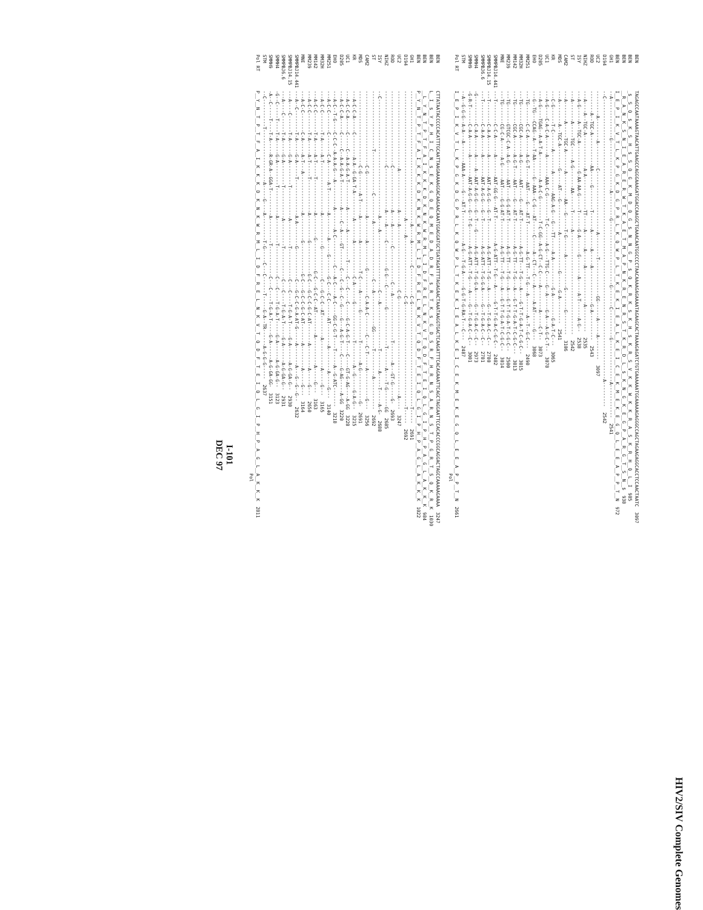HIV2/SIV Complete Genomes
BEN TAGAGCCAATAAAAGTAACATTGAAGCCAGGGAAAGATGGACCAAGGCTGAAACAATGGCCCCTAACAAAAGAGAAAATAGAAGCACTAAAAGAGATCTGTGAAAAAATGGAAAAAGAGGGCCAGCTAGAAGAGGCACCTCCAACTAATC 3097 BEN _$__S__Q__$__K__S__H__$__S__Q__G__K__M__D__Q__G__$__N__N__G__P__$__Q__K__R__K__$__K__H__$__K__R__S__V__K__K__W__K__K__R__A__S__K__R__H__Q__L__I 985 BEN __R__A__N__K__S__N__I__E__A__R__E__R__W__T__K__A__E__T__M__A__P__N__K__R__E__N__R__S__T__K__R__D__L__$__K__N__G__K__E__G__P__A__R__G__T__S__N__$ 938 BEN I__E__P__I__K__V__T__L__K__P__G__K__D__G__P__R__L__K__Q__W__P__L__T__K__E__K__I__E__A__L__K__E__I__C__E__K__M__E__K__E__G__Q__L__E__E__A__P__P__T__N 972 GH1 --A--------------G------------------A---------G-----------------------G-------C----------G---------------A------------ 2541 D194 --C-----------------------------------------------------------------------------------------------------A--------- 2542 UC2 ---------A--------A---------C----------------------A--------T-------------GG------A-----A-------- 3097 ROD --------A--TGC-A-----------AA-----G--------T------A------A-----A-------------G-A---------- 2543 NIHZ ---A----A--TGC-A------------A-A------------TT-----A------A-----A-------------A--------- 2535 ISY ---A-G-----A--TGC-A----------G-AA-AA-G-----T------G-A------G-------A-----A-T------A-G-- 2538 ST ---A-------A-----TGC-----A-G-------AA------T------A------------------------------------- 2542 CAM2 ---A-------A-----TGC-A-------A---------AA---G-----T-G------A-----------G-------G-------- 3106 MDS ---A--------A--TGC-A--------G-----AT---G-----------A-------------G------G-A--------- 2541 KR ---C-G------T-C------A-------A-------AAG-A-G---G---TT-----A-A----------G-A--------G-A-T-C--- 3065 UC1 ---A-G----C-A-C-A------A-------AAA-C-G--------T-C------A-G---TTG-C----G--A-----G-A---A-G-C-T-- 3078 D205 ---A-G----TGAG--A-A-T-A---------A-A-C-G--------T-C-GG--A-G-CT--C-C----A--------A-----C-T-- 3073 EHO ---G--TG---CCAG--A---T-AA------G--AAA--C-G---AT-----C-----A--CT---C---A-----A-AT------G--- 3068 MM251 ---TG-------C-C-A------A-G-T-----AAT----G---AT-T----------A-G-TT---T-G---A-------A--T--G-C--- 2490 MM32H ---TG-------CGC-A------A-G------AAT----G---AT-T---------A-G-TT---T-G---A----G-T-T-G-A-T-C-G-C-- 3015 MM142 ---TG-------CGC-A------A-G-T----AAT----G---AT-T---------A-G-TT---T-G---A---G-T-T-G-A-T-C-G-C--- 3013 MM239 ---TG-------GTCGC-C-A--A-G------AAT----G-G-AT-T---------A-G-TT---T-G---A---G-T-T-G-A-T-C-G-C-- 2500 MNE ---TG-------CG-C-A------A-G-----AAT----G-G-AT-T---------A-G-TT---T-G---A---G-T-T-G-A-T-C-G-C-- 3014 SMMPBJ14.441 ---T--------C-C-A------A-------AAT-GG-G---AT-T---------A-G-ATT--T-G---A-----G-T-T-G-A-C-G-C-- 2482 SMMPBJ14.15 ---T--------C-A-A------A-------AAT-A-G-G---G--T---------A-G-ATT--T-G---A-----G--T-G-A-C--C-- 2780 SMMPBJ6.6 ---T--------C-A-A------A-------AAT-A-G-G---G--T---------A-G-ATT--T-G-G-A-----G--T-G-A-C--C-- 2781 SMMH4 -G----------C-A-A------A----A--AAT-A-G-G---G--T---G-----A-G-ATT--T-G-G-A-----G--T-G-A-C--C-- 2973 SMMH9 -G-R-T------C-A-A------A-------AAT-A-G-G---G--T-G-------A-G-ATT--T-G----A----G--T-G-A-C--C-- 3001 STM --A--G-G-G--A-A---A-------AAA-A-----G---AT-T-----------A-G---T-G-A-----G-G-T-G-RA-T---C--- 2487 Pol RT I__E__P__I__K__V__T__L__K__P__G__K__D__G__P__R__L__K__Q__W__P__L__T__K__E__K__I__E__A__L__K__E__I__C__E__K__M__E__K__E__G__Q__L__E__E__A__P__P__T__N 2661 Pol BEN CTTATAATACCCCCACATTTGCAATTAAGAAAAAGGACAAGAACAAATGGAGGATGCTGATAGATTTTAGAGAACTAAATAAGGTGACTCAAGATTTCACAGAAATTCAGCTAGGAATTCCACACCCGGCAGGACTAGCCAAAAAGAAAA 3247 BEN L__I__$__Y__P__H__I__C__N__$__E__K__G__Q__E__Q__M__E__D__A__D__R__F__$__R__T__K__$__G__D__S__R__F__H__R__N__S__A__R__N__S__T__P__G__R__T__S__Q__K__R__K 1030 BEN __L__Y__N__T__P__T__F__A__I__K__K__K__D__K__N__K__W__R__M__L__I__D__F__R__E__L__N__K__V__T__Q__D__F__T__E__I__Q__L__G__I__P__H__P__A__G__L__A__K__K__K 984 BEN P__Y__N__T__P__T__F__A__I__K__K__K__D__K__N__K__W__R__M__L__I__D__F__R__E__L__N__K__V__T__Q__D__F__T__E__I__Q__L__G__I__P__H__P__A__G__L__A__K__K__K 1022 GH1 ------------------------------------------------A-----A--------C----------C-G-------------------------------------T----- 2691 D194 ----------------------------------------------A-----A---------------------C-G-------------------------------------T----- 2692 UC2 ----------------------------A--------------A----A-----------------------C-G-----------------------------------A---- 3247 ROD ---------------------------C---------------A----A-------C------------C---A----------------T-------A---GT-G-----G- 2693 NIHZ ---------------------------C---------------A----A-----C---------G-G---C-------G-------------T-------A----T-G------GG 2685 ISY --C------------------------------------------A----A---------------------C---A----------------T-------A-----T-----A-G- 2688 ST ---------------------T---------------C---------A--------------------C---A------------GG------T---------A----------- 2692 CAM2 ---------------------------C-G---------------A--------A---------G---------C-A-A-C-------C---C-T-----A----------G--- 3256 MDS ---------------------------C-G-------A-T-----A--------A----------T-C----A------G----------T-------A-G-----------G- 2691 KR ---A-C-C-A-----C--------A-A--G-GA-T-A---------A-------A------------C-A------G-------------T--------A--G-----G-A-G-- 3215 UC1 ---A-C-C-A-----C-----C--A-A-G-A-T---------A-------A----------T-----C---C----C-----G-C-A-G-T----C----GT-G-AG----A-GG 3228 D205 ---A-C-C-A-----C-----C--A-A-G-A-T---------A----C--A----GT-------C---C--G--C--G----G---A-G-T----C----G-AG-----A-GG 3220 EHO ---A-C--T-G----C-C-C--A-A-A-G---A---------A-------A-C----------C---A-C----A-C----GG-C-G-T----T-----A--G-ATC------- 3218 MM251 ---A-C-C-------C-------C-A-------A-T--------A--------A-----G-------G-C---C-C------AT--------A--------A-----G--- 3140 MM32H ---A-C-C-------T-A-----A-T------------------A-----------G-----------C---G-C-C--AT--------A----------A-----G--- 3165 MM142 ---A-C-C-------T-A-----A-T-----T------------A--------G-----------G-C---G-C-C--AT--------A----------A-----G--- 3163 MM239 ---A-C-C-------T-A-----A-T-----T------------A---------G-----------G-C---G-C-C-G-C-AT-------A--------A-----G--- 2650 MNE ---A-C-C-------C-A-----A-T---A--------------A---------G-----------G-C---G-C-C-G-C-AT-------A--------A-----G--- 3164 SMMPBJ14.441 ---A--C--------T-A-----G-A-----T-------------A-A--------G-----------C---G-C-C-G-A-AT-G-----A-------A---G--G--G-- 2632 SMMPBJ14.15 ---A----C------T-A-----G-A--------T-----------A---------T-----------C---C----T-G-A-T-----G-A------A-G-GA-G-- 2930 SMMPBJ6.6 ---A----C------T-A-----G-A--------T-----------A---------T-----------C---C----T-G-A-T-----G-A------A-G-GA-G-- 2931 SMMH4 -G--C-----T----T-A-----G-A--------T----------A---------T-----------C---C----T-G-A-T-----G-A------A-G-GA-G-- 3123 SMMH9 -A--C-----T----T-A-----R-GR-A--GGA-T---------A---------T-----------C---C----T-G-A-T-----G-A------A-G-GA-GG- 3151 STM --C----------T-------------------A-----G----A---------T-G-----C---C------T-----G-A--TR------A-G-G-G----- 2637 Pol RT P__Y__N__T__P__T__F__A__I__K__K__K__D__K__N__K__W__R__M__L__I__D__F__R__E__L__N__K__V__T__Q__D__F__T__E__I__Q__L__G__I__P__H__P__A__G__L__A__K__K__K 2811 Pol
I-101
DEC 97